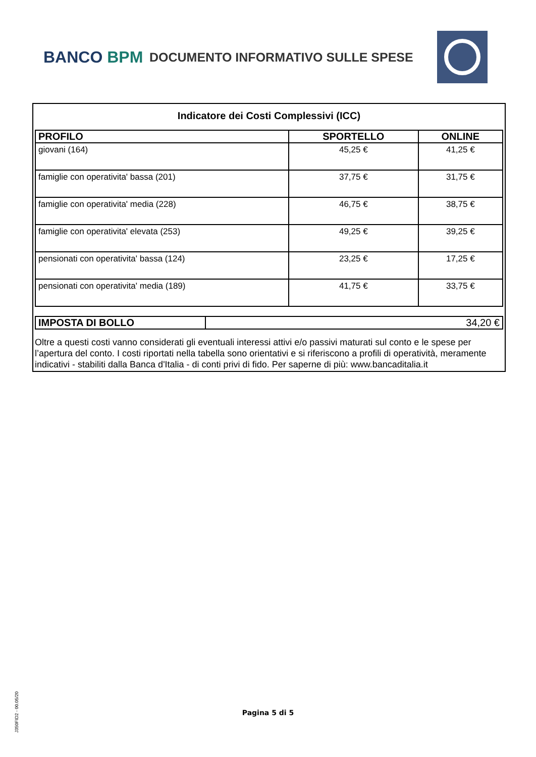BANCO BPM
DOCUMENTO INFORMATIVO SULLE SPESE
Indicatore dei Costi Complessivi (ICC)
| PROFILO | SPORTELLO | ONLINE |
| --- | --- | --- |
| giovani (164) | 45,25 € | 41,25 € |
| famiglie con operativita' bassa (201) | 37,75 € | 31,75 € |
| famiglie con operativita' media (228) | 46,75 € | 38,75 € |
| famiglie con operativita' elevata (253) | 49,25 € | 39,25 € |
| pensionati con operativita' bassa (124) | 23,25 € | 17,25 € |
| pensionati con operativita' media (189) | 41,75 € | 33,75 € |
| IMPOSTA DI BOLLO | 34,20 € |
Oltre a questi costi vanno considerati gli eventuali interessi attivi e/o passivi maturati sul conto e le spese per l’apertura del conto. I costi riportati nella tabella sono orientativi e si riferiscono a profili di operatività, meramente indicativi - stabiliti dalla Banca d'Italia - di conti privi di fido. Per saperne di più: www.bancaditalia.it
J350FID2 - 00.05/20
Pagina 5 di 5